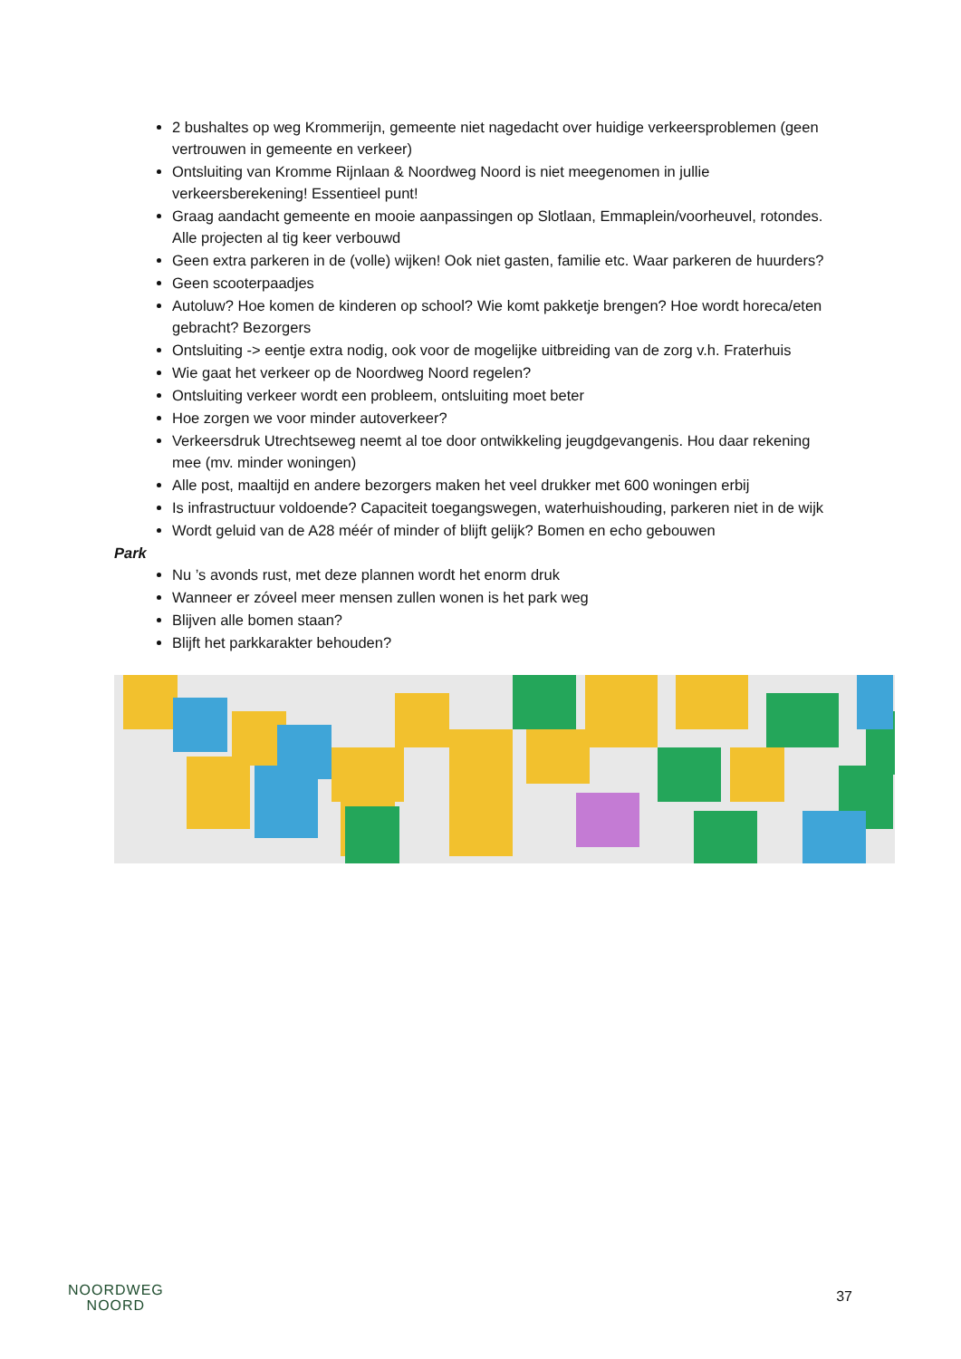2 bushaltes op weg Krommerijn, gemeente niet nagedacht over huidige verkeersproblemen (geen vertrouwen in gemeente en verkeer)
Ontsluiting van Kromme Rijnlaan & Noordweg Noord is niet meegenomen in jullie verkeersberekening! Essentieel punt!
Graag aandacht gemeente en mooie aanpassingen op Slotlaan, Emmaplein/voorheuvel, rotondes. Alle projecten al tig keer verbouwd
Geen extra parkeren in de (volle) wijken! Ook niet gasten, familie etc. Waar parkeren de huurders?
Geen scooterpaadjes
Autoluw? Hoe komen de kinderen op school? Wie komt pakketje brengen? Hoe wordt horeca/eten gebracht? Bezorgers
Ontsluiting -> eentje extra nodig, ook voor de mogelijke uitbreiding van de zorg v.h. Fraterhuis
Wie gaat het verkeer op de Noordweg Noord regelen?
Ontsluiting verkeer wordt een probleem, ontsluiting moet beter
Hoe zorgen we voor minder autoverkeer?
Verkeersdruk Utrechtseweg neemt al toe door ontwikkeling jeugdgevangenis. Hou daar rekening mee (mv. minder woningen)
Alle post, maaltijd en andere bezorgers maken het veel drukker met 600 woningen erbij
Is infrastructuur voldoende? Capaciteit toegangswegen, waterhuishouding, parkeren niet in de wijk
Wordt geluid van de A28 méér of minder of blijft gelijk? Bomen en echo gebouwen
Park
Nu ’s avonds rust, met deze plannen wordt het enorm druk
Wanneer er zóveel meer mensen zullen wonen is het park weg
Blijven alle bomen staan?
Blijft het parkkarakter behouden?
NOORDWEG
NOORD
37